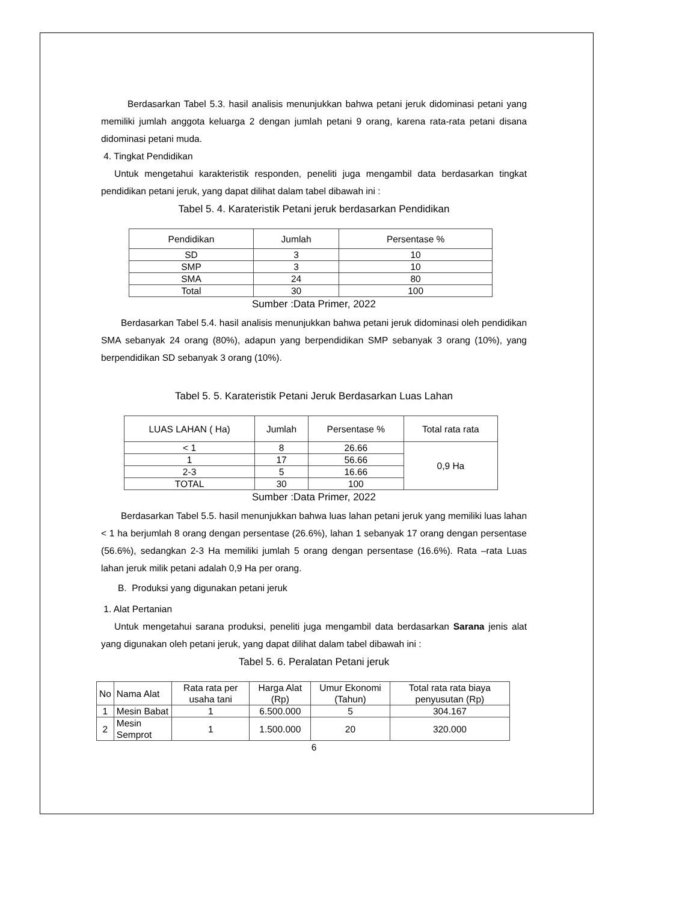Berdasarkan Tabel 5.3. hasil analisis menunjukkan bahwa petani jeruk didominasi petani yang memiliki jumlah anggota keluarga 2 dengan jumlah petani 9 orang, karena rata-rata petani disana didominasi petani muda.
4. Tingkat Pendidikan
Untuk mengetahui karakteristik responden, peneliti juga mengambil data berdasarkan tingkat pendidikan petani jeruk, yang dapat dilihat dalam tabel dibawah ini :
Tabel 5. 4. Karateristik Petani jeruk berdasarkan Pendidikan
| Pendidikan | Jumlah | Persentase % |
| --- | --- | --- |
| SD | 3 | 10 |
| SMP | 3 | 10 |
| SMA | 24 | 80 |
| Total | 30 | 100 |
Sumber :Data Primer, 2022
Berdasarkan Tabel 5.4. hasil analisis menunjukkan bahwa petani jeruk didominasi oleh pendidikan SMA sebanyak 24 orang (80%), adapun yang berpendidikan SMP sebanyak 3 orang (10%), yang berpendidikan SD sebanyak 3 orang (10%).
Tabel 5. 5. Karateristik Petani Jeruk Berdasarkan Luas Lahan
| LUAS LAHAN ( Ha) | Jumlah | Persentase % | Total rata rata |
| --- | --- | --- | --- |
| < 1 | 8 | 26.66 | 0,9 Ha |
| 1 | 17 | 56.66 | |
| 2-3 | 5 | 16.66 | |
| TOTAL | 30 | 100 | |
Sumber :Data Primer, 2022
Berdasarkan Tabel 5.5. hasil menunjukkan bahwa luas lahan petani jeruk yang memiliki luas lahan < 1 ha berjumlah 8 orang dengan persentase (26.6%), lahan 1 sebanyak 17 orang dengan persentase (56.6%), sedangkan 2-3 Ha memiliki jumlah 5 orang dengan persentase (16.6%). Rata –rata Luas lahan jeruk milik petani adalah 0,9 Ha per orang.
B. Produksi yang digunakan petani jeruk
1. Alat Pertanian
Untuk mengetahui sarana produksi, peneliti juga mengambil data berdasarkan Sarana jenis alat yang digunakan oleh petani jeruk, yang dapat dilihat dalam tabel dibawah ini :
Tabel 5. 6. Peralatan Petani jeruk
| No | Nama Alat | Rata rata per usaha tani | Harga Alat (Rp) | Umur Ekonomi (Tahun) | Total rata rata biaya penyusutan (Rp) |
| --- | --- | --- | --- | --- | --- |
| 1 | Mesin Babat | 1 | 6.500.000 | 5 | 304.167 |
| 2 | Mesin Semprot | 1 | 1.500.000 | 20 | 320.000 |
6